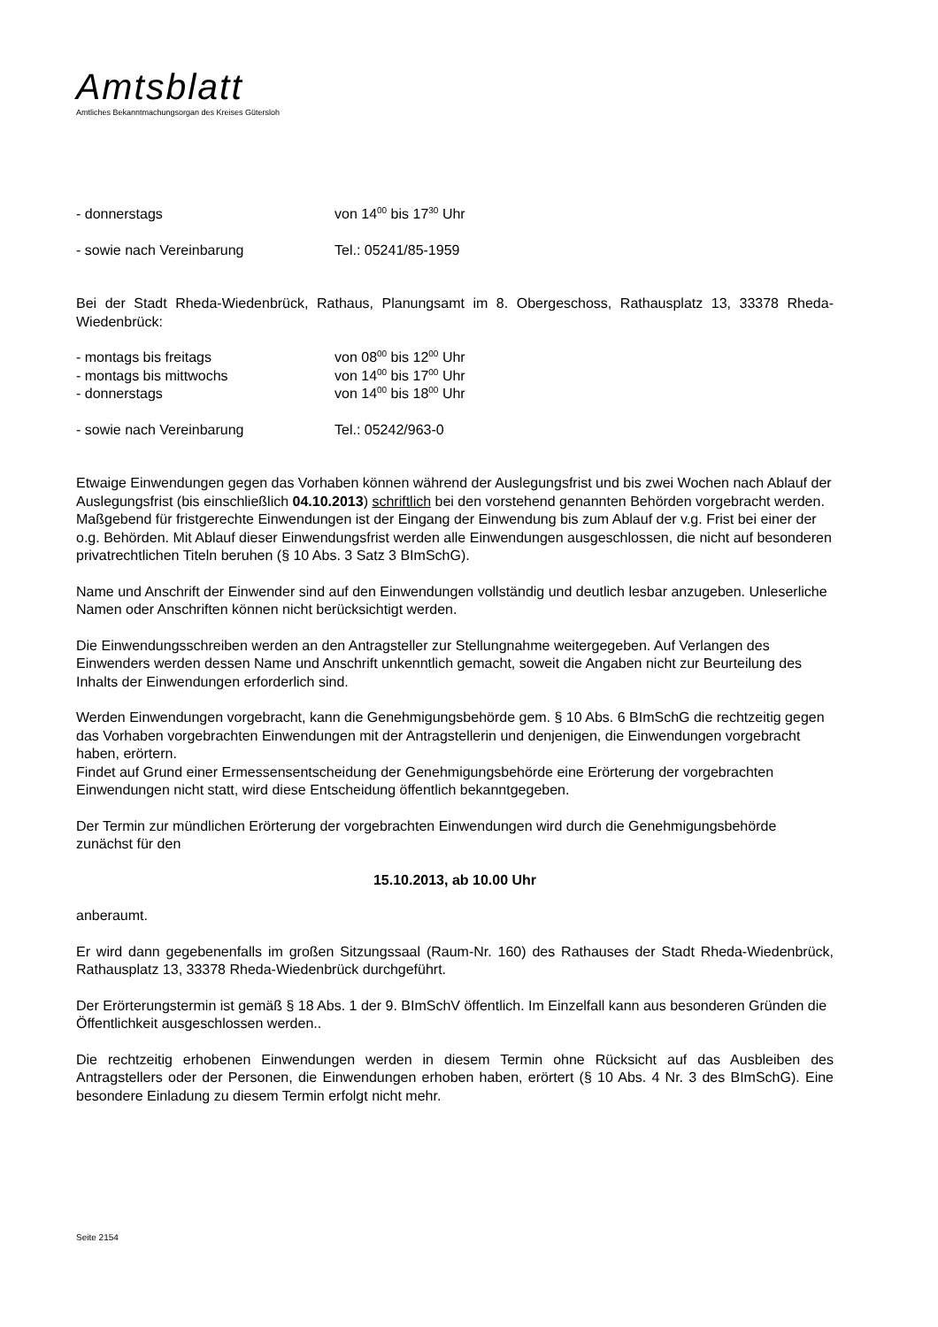Amtsblatt
Amtliches Bekanntmachungsorgan des Kreises Gütersloh
- donnerstags von 14<sup>00</sup> bis 17<sup>30</sup> Uhr
- sowie nach Vereinbarung Tel.: 05241/85-1959
Bei der Stadt Rheda-Wiedenbrück, Rathaus, Planungsamt im 8. Obergeschoss, Rathausplatz 13, 33378 Rheda-Wiedenbrück:
- montags bis freitags von 08<sup>00</sup> bis 12<sup>00</sup> Uhr
- montags bis mittwochs von 14<sup>00</sup> bis 17<sup>00</sup> Uhr
- donnerstags von 14<sup>00</sup> bis 18<sup>00</sup> Uhr
- sowie nach Vereinbarung Tel.: 05242/963-0
Etwaige Einwendungen gegen das Vorhaben können während der Auslegungsfrist und bis zwei Wochen nach Ablauf der Auslegungsfrist (bis einschließlich 04.10.2013) schriftlich bei den vorstehend genannten Behörden vorgebracht werden. Maßgebend für fristgerechte Einwendungen ist der Eingang der Einwendung bis zum Ablauf der v.g. Frist bei einer der o.g. Behörden. Mit Ablauf dieser Einwendungsfrist werden alle Einwendungen ausgeschlossen, die nicht auf besonderen privatrechtlichen Titeln beruhen (§ 10 Abs. 3 Satz 3 BImSchG).
Name und Anschrift der Einwender sind auf den Einwendungen vollständig und deutlich lesbar anzugeben. Unleserliche Namen oder Anschriften können nicht berücksichtigt werden.
Die Einwendungsschreiben werden an den Antragsteller zur Stellungnahme weitergegeben. Auf Verlangen des Einwenders werden dessen Name und Anschrift unkenntlich gemacht, soweit die Angaben nicht zur Beurteilung des Inhalts der Einwendungen erforderlich sind.
Werden Einwendungen vorgebracht, kann die Genehmigungsbehörde gem. § 10 Abs. 6 BImSchG die rechtzeitig gegen das Vorhaben vorgebrachten Einwendungen mit der Antragstellerin und denjenigen, die Einwendungen vorgebracht haben, erörtern.
Findet auf Grund einer Ermessensentscheidung der Genehmigungsbehörde eine Erörterung der vorgebrachten Einwendungen nicht statt, wird diese Entscheidung öffentlich bekanntgegeben.
Der Termin zur mündlichen Erörterung der vorgebrachten Einwendungen wird durch die Genehmigungsbehörde zunächst für den
15.10.2013, ab 10.00 Uhr
anberaumt.
Er wird dann gegebenenfalls im großen Sitzungssaal (Raum-Nr. 160) des Rathauses der Stadt Rheda-Wiedenbrück, Rathausplatz 13, 33378 Rheda-Wiedenbrück durchgeführt.
Der Erörterungstermin ist gemäß § 18 Abs. 1 der 9. BImSchV öffentlich. Im Einzelfall kann aus besonderen Gründen die Öffentlichkeit ausgeschlossen werden..
Die rechtzeitig erhobenen Einwendungen werden in diesem Termin ohne Rücksicht auf das Ausbleiben des Antragstellers oder der Personen, die Einwendungen erhoben haben, erörtert (§ 10 Abs. 4 Nr. 3 des BImSchG). Eine besondere Einladung zu diesem Termin erfolgt nicht mehr.
Seite 2154